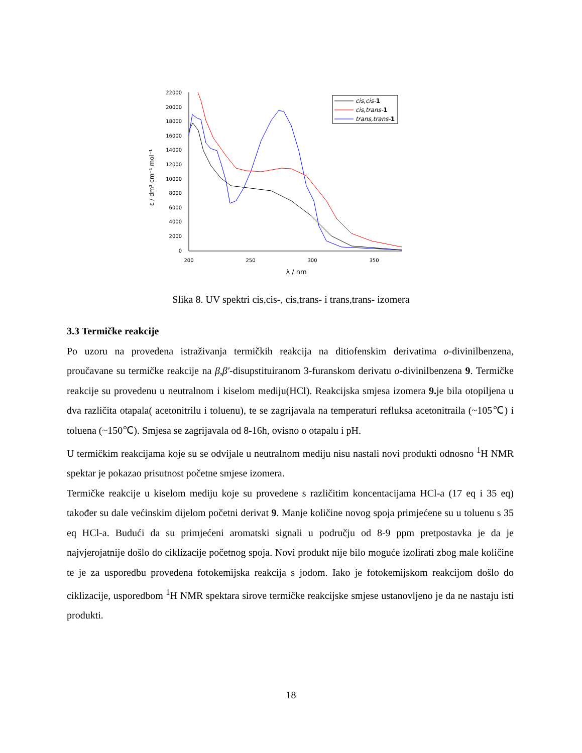22000
20000
18000
16000
14000
12000
10000
8000
6000
4000
2000
0
200
250
300
350
λ / nm
ε / dm³ cm⁻¹ mol⁻¹
cis,cis-1
cis,trans-1
trans,trans-1
Slika 8. UV spektri cis,cis-, cis,trans- i trans,trans- izomera
3.3 Termičke reakcije
Po uzoru na provedena istraživanja termičkih reakcija na ditiofenskim derivatima o-divinilbenzena, proučavane su termičke reakcije na β,β'-disupstituiranom 3-furanskom derivatu o-divinilbenzena 9. Termičke reakcije su provedenu u neutralnom i kiselom mediju(HCl). Reakcijska smjesa izomera 9. je bila otopiljena u dva različita otapala( acetonitrilu i toluenu), te se zagrijavala na temperaturi refluksa acetonitraila (~105℃) i toluena (~150℃). Smjesa se zagrijavala od 8-16h, ovisno o otapalu i pH.
U termičkim reakcijama koje su se odvijale u neutralnom mediju nisu nastali novi produkti odnosno <sup>1</sup>H NMR spektar je pokazao prisutnost početne smjese izomera.
Termičke reakcije u kiselom mediju koje su provedene s različitim koncentacijama HCl-a (17 eq i 35 eq) također su dale većinskim dijelom početni derivat 9. Manje količine novog spoja primjećene su u toluenu s 35 eq HCl-a. Budući da su primjećeni aromatski signali u području od 8-9 ppm pretpostavka je da je najvjerojatnije došlo do ciklizacije početnog spoja. Novi produkt nije bilo moguće izolirati zbog male količine te je za usporedbu provedena fotokemijska reakcija s jodom. Iako je fotokemijskom reakcijom došlo do ciklizacije, usporedbom <sup>1</sup>H NMR spektara sirove termičke reakcijske smjese ustanovljeno je da ne nastaju isti produkti.
18